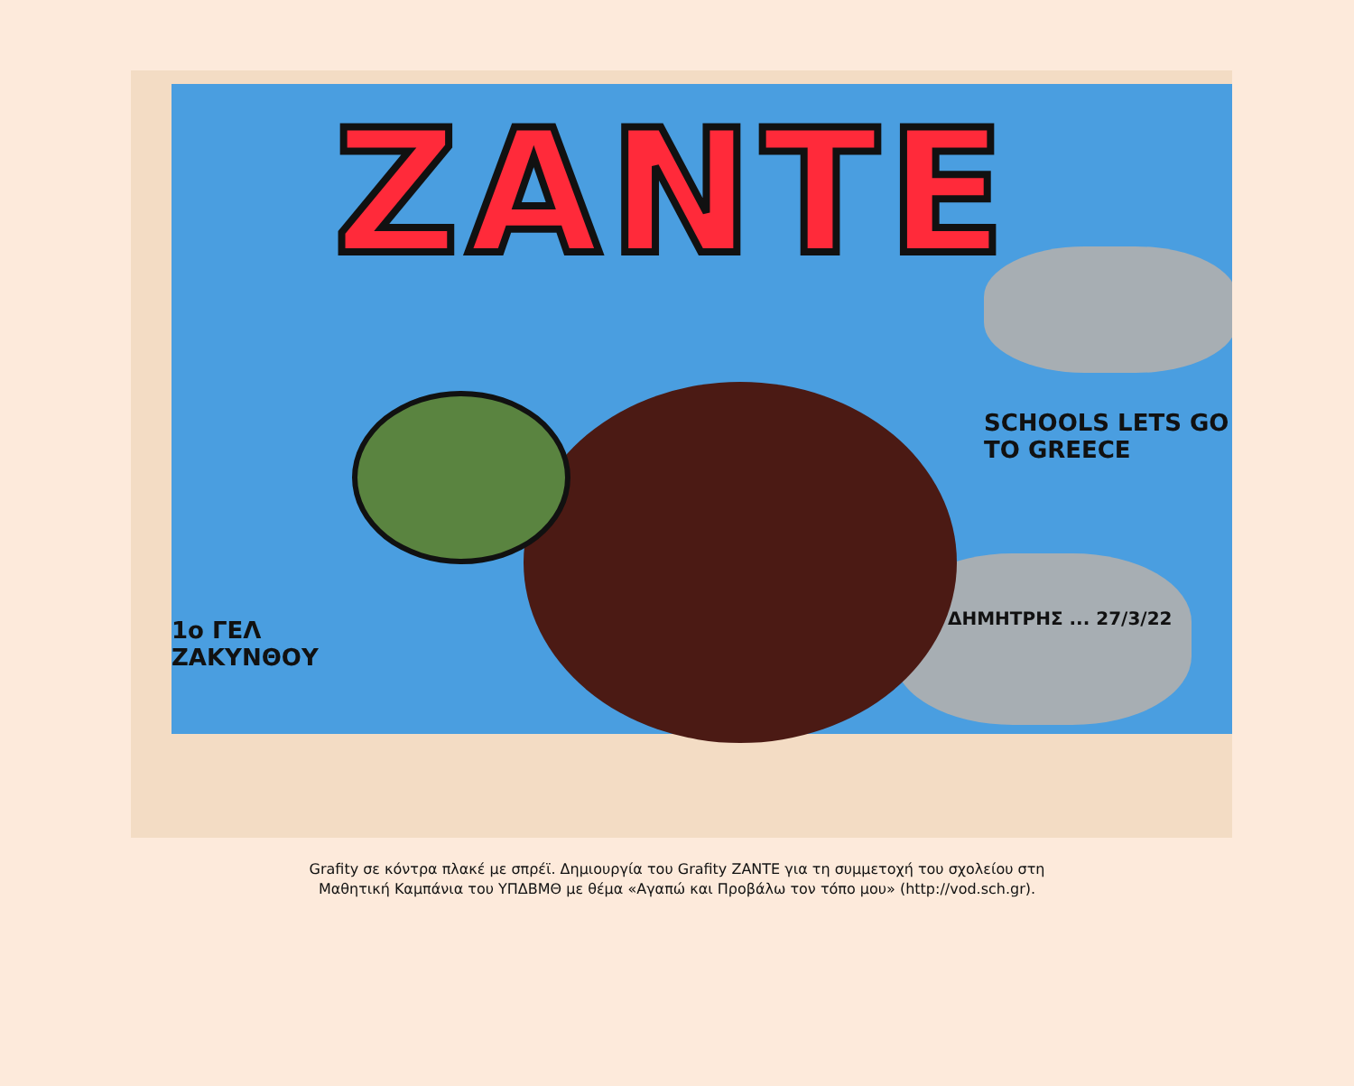ZANTE
SCHOOLS LETS GO TO GREECE
1ο ΓΕΛ
ΖΑΚΥΝΘΟΥ
ΔΗΜΗΤΡΗΣ ... 27/3/22
Grafity σε κόντρα πλακέ με σπρέϊ. Δημιουργία του Grafity ZANTE για τη συμμετοχή του σχολείου στη
Μαθητική Καμπάνια του ΥΠΔΒΜΘ με θέμα «Αγαπώ και Προβάλω τον τόπο μου» (http://vod.sch.gr).